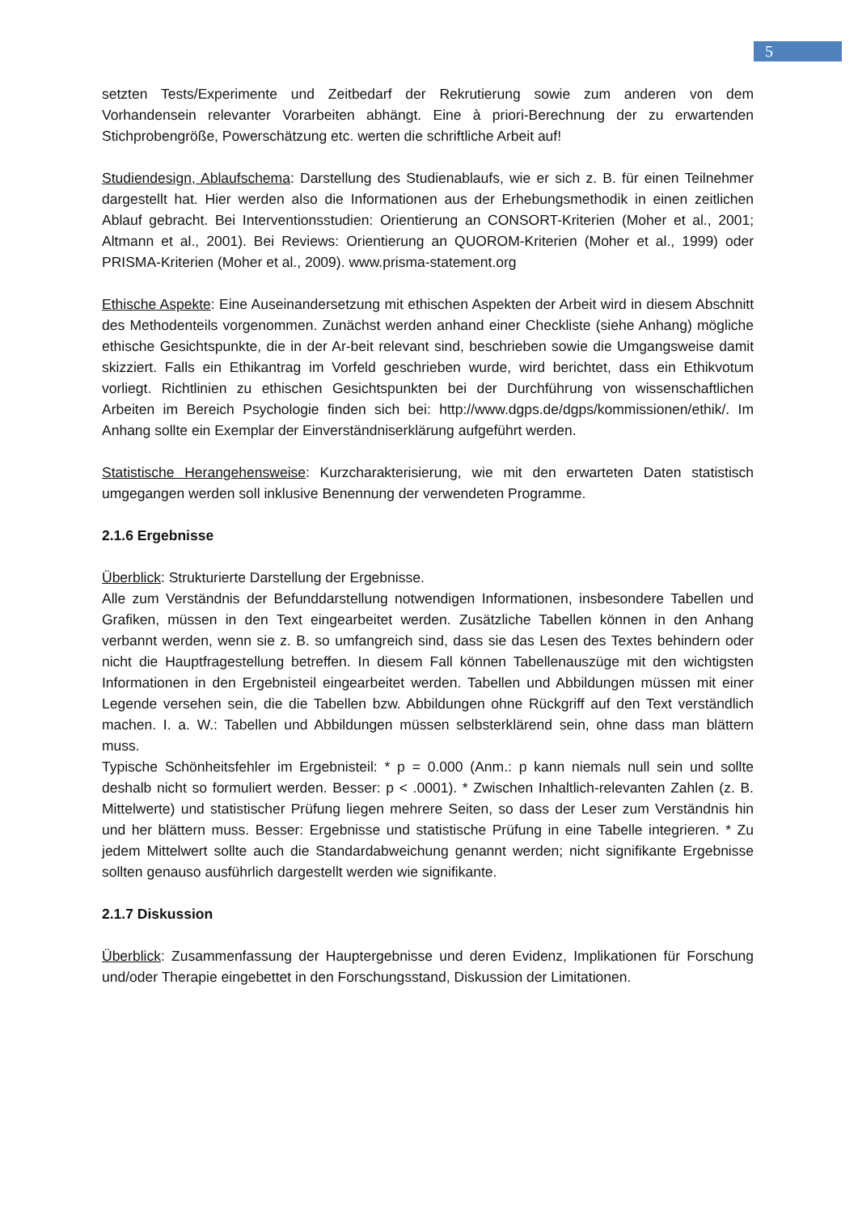5
setzten Tests/Experimente und Zeitbedarf der Rekrutierung sowie zum anderen von dem Vorhandensein relevanter Vorarbeiten abhängt. Eine à priori-Berechnung der zu erwartenden Stichprobengröße, Powerschätzung etc. werten die schriftliche Arbeit auf!
Studiendesign, Ablaufschema: Darstellung des Studienablaufs, wie er sich z. B. für einen Teilnehmer dargestellt hat. Hier werden also die Informationen aus der Erhebungsmethodik in einen zeitlichen Ablauf gebracht. Bei Interventionsstudien: Orientierung an CONSORT-Kriterien (Moher et al., 2001; Altmann et al., 2001). Bei Reviews: Orientierung an QUOROM-Kriterien (Moher et al., 1999) oder PRISMA-Kriterien (Moher et al., 2009). www.prisma-statement.org
Ethische Aspekte: Eine Auseinandersetzung mit ethischen Aspekten der Arbeit wird in diesem Abschnitt des Methodenteils vorgenommen. Zunächst werden anhand einer Checkliste (siehe Anhang) mögliche ethische Gesichtspunkte, die in der Ar-beit relevant sind, beschrieben sowie die Umgangsweise damit skizziert. Falls ein Ethikantrag im Vorfeld geschrieben wurde, wird berichtet, dass ein Ethikvotum vorliegt. Richtlinien zu ethischen Gesichtspunkten bei der Durchführung von wissenschaftlichen Arbeiten im Bereich Psychologie finden sich bei: http://www.dgps.de/dgps/kommissionen/ethik/. Im Anhang sollte ein Exemplar der Einverständniserklärung aufgeführt werden.
Statistische Herangehensweise: Kurzcharakterisierung, wie mit den erwarteten Daten statistisch umgegangen werden soll inklusive Benennung der verwendeten Programme.
2.1.6 Ergebnisse
Überblick: Strukturierte Darstellung der Ergebnisse.
Alle zum Verständnis der Befunddarstellung notwendigen Informationen, insbesondere Tabellen und Grafiken, müssen in den Text eingearbeitet werden. Zusätzliche Tabellen können in den Anhang verbannt werden, wenn sie z. B. so umfangreich sind, dass sie das Lesen des Textes behindern oder nicht die Hauptfragestellung betreffen. In diesem Fall können Tabellenauszüge mit den wichtigsten Informationen in den Ergebnisteil eingearbeitet werden. Tabellen und Abbildungen müssen mit einer Legende versehen sein, die die Tabellen bzw. Abbildungen ohne Rückgriff auf den Text verständlich machen. I. a. W.: Tabellen und Abbildungen müssen selbsterklärend sein, ohne dass man blättern muss.
Typische Schönheitsfehler im Ergebnisteil: * p = 0.000 (Anm.: p kann niemals null sein und sollte deshalb nicht so formuliert werden. Besser: p < .0001). * Zwischen Inhaltlich-relevanten Zahlen (z. B. Mittelwerte) und statistischer Prüfung liegen mehrere Seiten, so dass der Leser zum Verständnis hin und her blättern muss. Besser: Ergebnisse und statistische Prüfung in eine Tabelle integrieren. * Zu jedem Mittelwert sollte auch die Standardabweichung genannt werden; nicht signifikante Ergebnisse sollten genauso ausführlich dargestellt werden wie signifikante.
2.1.7 Diskussion
Überblick: Zusammenfassung der Hauptergebnisse und deren Evidenz, Implikationen für Forschung und/oder Therapie eingebettet in den Forschungsstand, Diskussion der Limitationen.